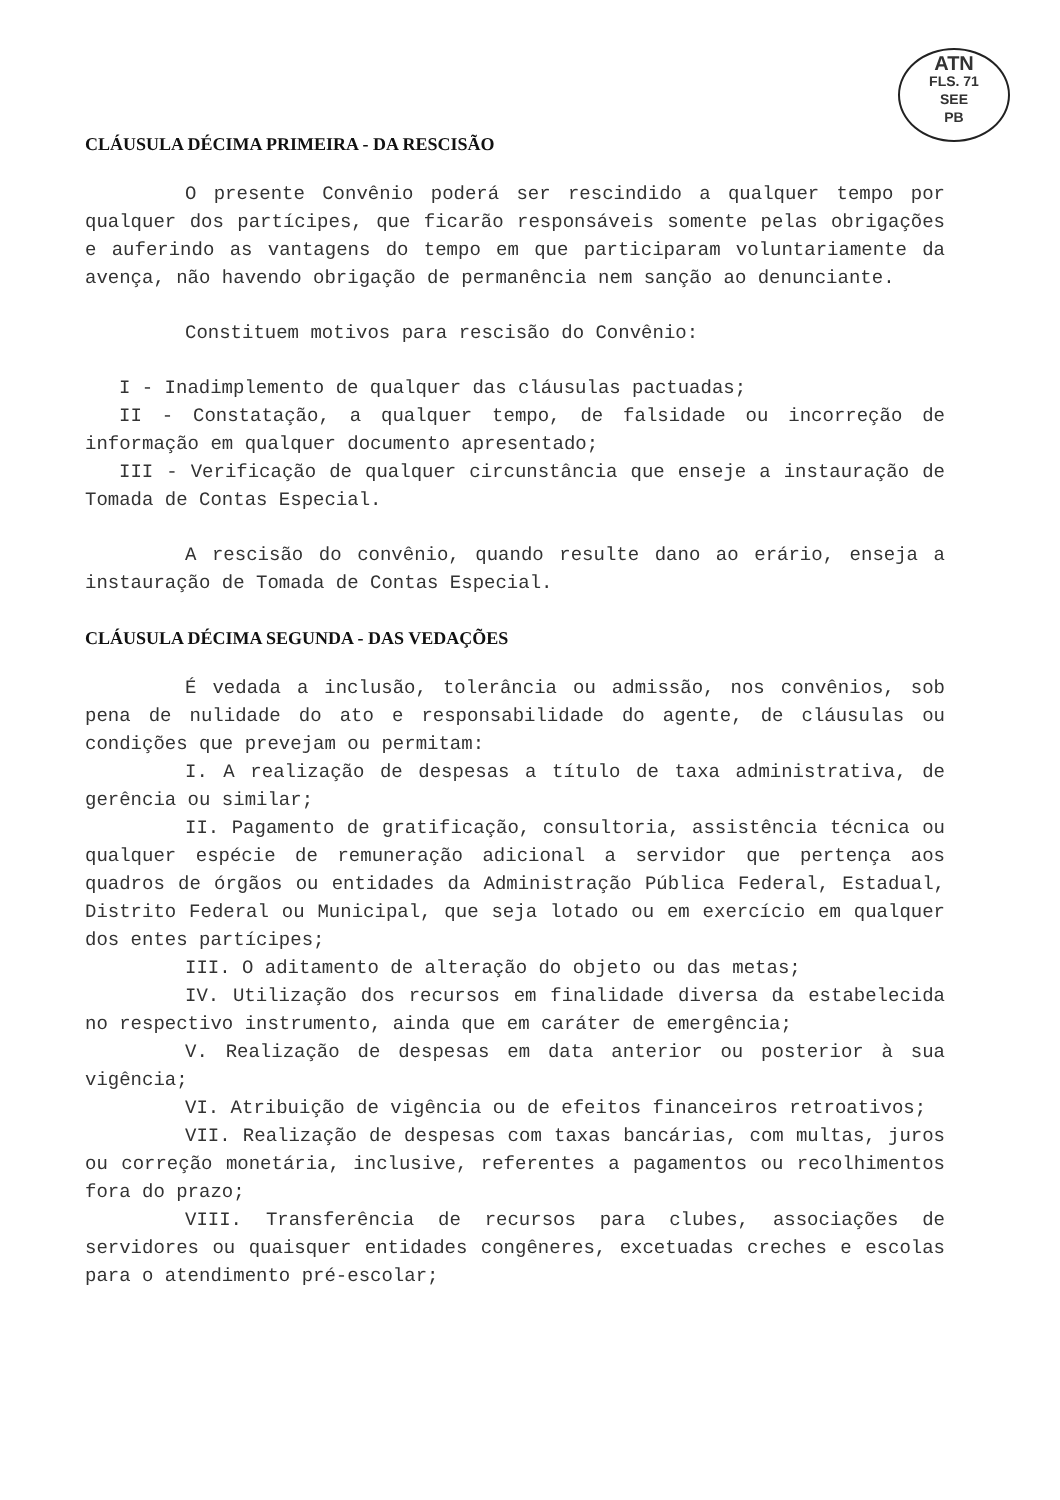ATN
FLS. 71
SEE
PB
CLÁUSULA DÉCIMA PRIMEIRA - DA RESCISÃO
O presente Convênio poderá ser rescindido a qualquer tempo por qualquer dos partícipes, que ficarão responsáveis somente pelas obrigações e auferindo as vantagens do tempo em que participaram voluntariamente da avença, não havendo obrigação de permanência nem sanção ao denunciante.
Constituem motivos para rescisão do Convênio:
I - Inadimplemento de qualquer das cláusulas pactuadas;
II - Constatação, a qualquer tempo, de falsidade ou incorreção de informação em qualquer documento apresentado;
III - Verificação de qualquer circunstância que enseje a instauração de Tomada de Contas Especial.
A rescisão do convênio, quando resulte dano ao erário, enseja a instauração de Tomada de Contas Especial.
CLÁUSULA DÉCIMA SEGUNDA - DAS VEDAÇÕES
É vedada a inclusão, tolerância ou admissão, nos convênios, sob pena de nulidade do ato e responsabilidade do agente, de cláusulas ou condições que prevejam ou permitam:
I. A realização de despesas a título de taxa administrativa, de gerência ou similar;
II. Pagamento de gratificação, consultoria, assistência técnica ou qualquer espécie de remuneração adicional a servidor que pertença aos quadros de órgãos ou entidades da Administração Pública Federal, Estadual, Distrito Federal ou Municipal, que seja lotado ou em exercício em qualquer dos entes partícipes;
III. O aditamento de alteração do objeto ou das metas;
IV. Utilização dos recursos em finalidade diversa da estabelecida no respectivo instrumento, ainda que em caráter de emergência;
V. Realização de despesas em data anterior ou posterior à sua vigência;
VI. Atribuição de vigência ou de efeitos financeiros retroativos;
VII. Realização de despesas com taxas bancárias, com multas, juros ou correção monetária, inclusive, referentes a pagamentos ou recolhimentos fora do prazo;
VIII. Transferência de recursos para clubes, associações de servidores ou quaisquer entidades congêneres, excetuadas creches e escolas para o atendimento pré-escolar;